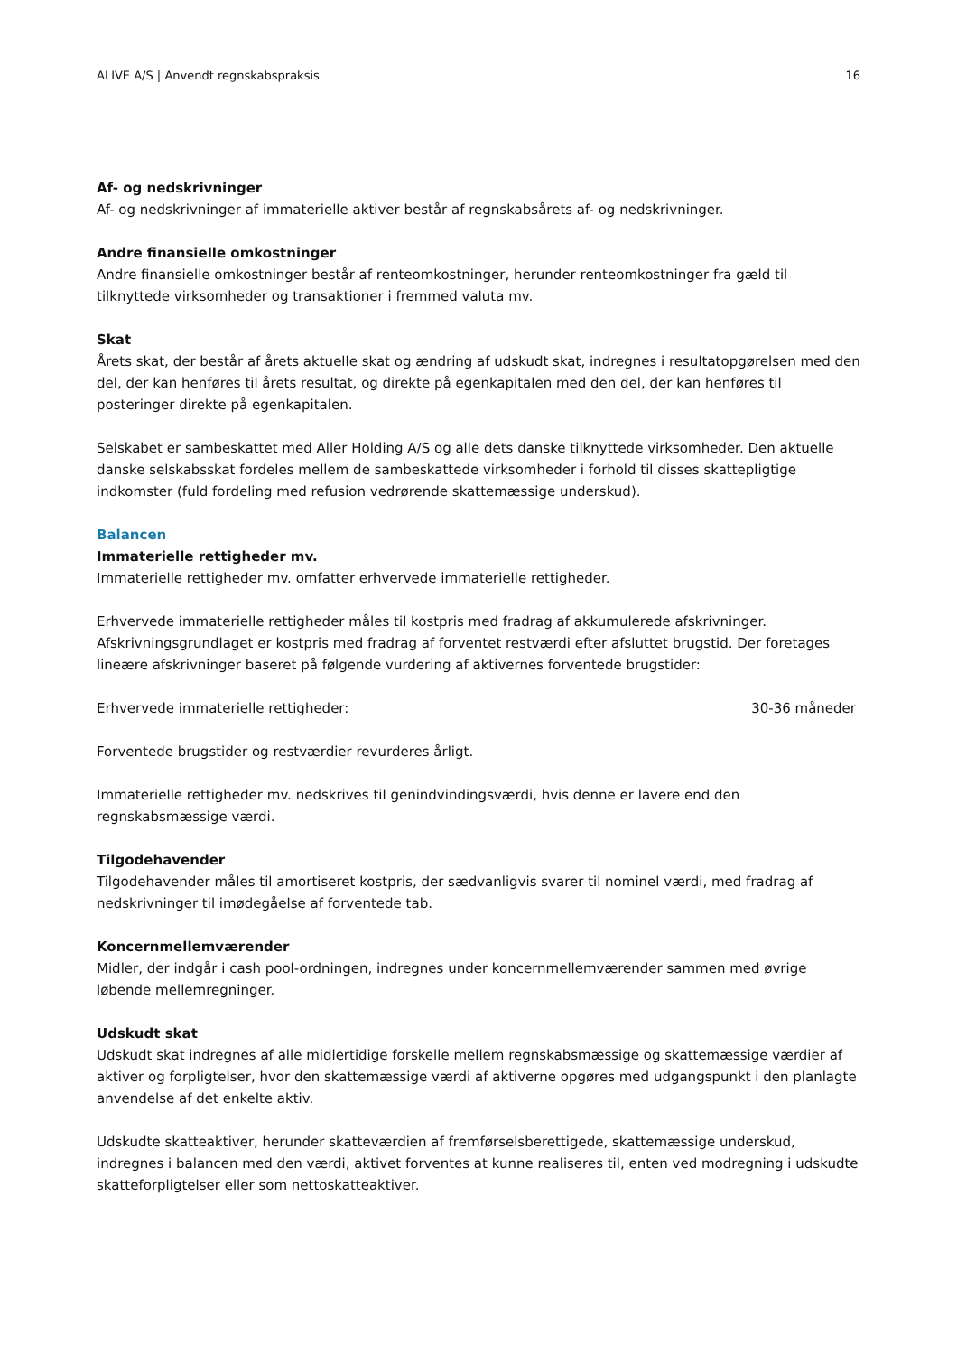ALIVE A/S | Anvendt regnskabspraksis 16
Af- og nedskrivninger
Af- og nedskrivninger af immaterielle aktiver består af regnskabsårets af- og nedskrivninger.
Andre finansielle omkostninger
Andre finansielle omkostninger består af renteomkostninger, herunder renteomkostninger fra gæld til tilknyttede virksomheder og transaktioner i fremmed valuta mv.
Skat
Årets skat, der består af årets aktuelle skat og ændring af udskudt skat, indregnes i resultatopgørelsen med den del, der kan henføres til årets resultat, og direkte på egenkapitalen med den del, der kan henføres til posteringer direkte på egenkapitalen.
Selskabet er sambeskattet med Aller Holding A/S og alle dets danske tilknyttede virksomheder. Den aktuelle danske selskabsskat fordeles mellem de sambeskattede virksomheder i forhold til disses skattepligtige indkomster (fuld fordeling med refusion vedrørende skattemæssige underskud).
Balancen
Immaterielle rettigheder mv.
Immaterielle rettigheder mv. omfatter erhvervede immaterielle rettigheder.
Erhvervede immaterielle rettigheder måles til kostpris med fradrag af akkumulerede afskrivninger. Afskrivningsgrundlaget er kostpris med fradrag af forventet restværdi efter afsluttet brugstid. Der foretages lineære afskrivninger baseret på følgende vurdering af aktivernes forventede brugstider:
Erhvervede immaterielle rettigheder: 30-36 måneder
Forventede brugstider og restværdier revurderes årligt.
Immaterielle rettigheder mv. nedskrives til genindvindingsværdi, hvis denne er lavere end den regnskabsmæssige værdi.
Tilgodehavender
Tilgodehavender måles til amortiseret kostpris, der sædvanligvis svarer til nominel værdi, med fradrag af nedskrivninger til imødegåelse af forventede tab.
Koncernmellemværender
Midler, der indgår i cash pool-ordningen, indregnes under koncernmellemværender sammen med øvrige løbende mellemregninger.
Udskudt skat
Udskudt skat indregnes af alle midlertidige forskelle mellem regnskabsmæssige og skattemæssige værdier af aktiver og forpligtelser, hvor den skattemæssige værdi af aktiverne opgøres med udgangspunkt i den planlagte anvendelse af det enkelte aktiv.
Udskudte skatteaktiver, herunder skatteværdien af fremførselsberettigede, skattemæssige underskud, indregnes i balancen med den værdi, aktivet forventes at kunne realiseres til, enten ved modregning i udskudte skatteforpligtelser eller som nettoskatteaktiver.